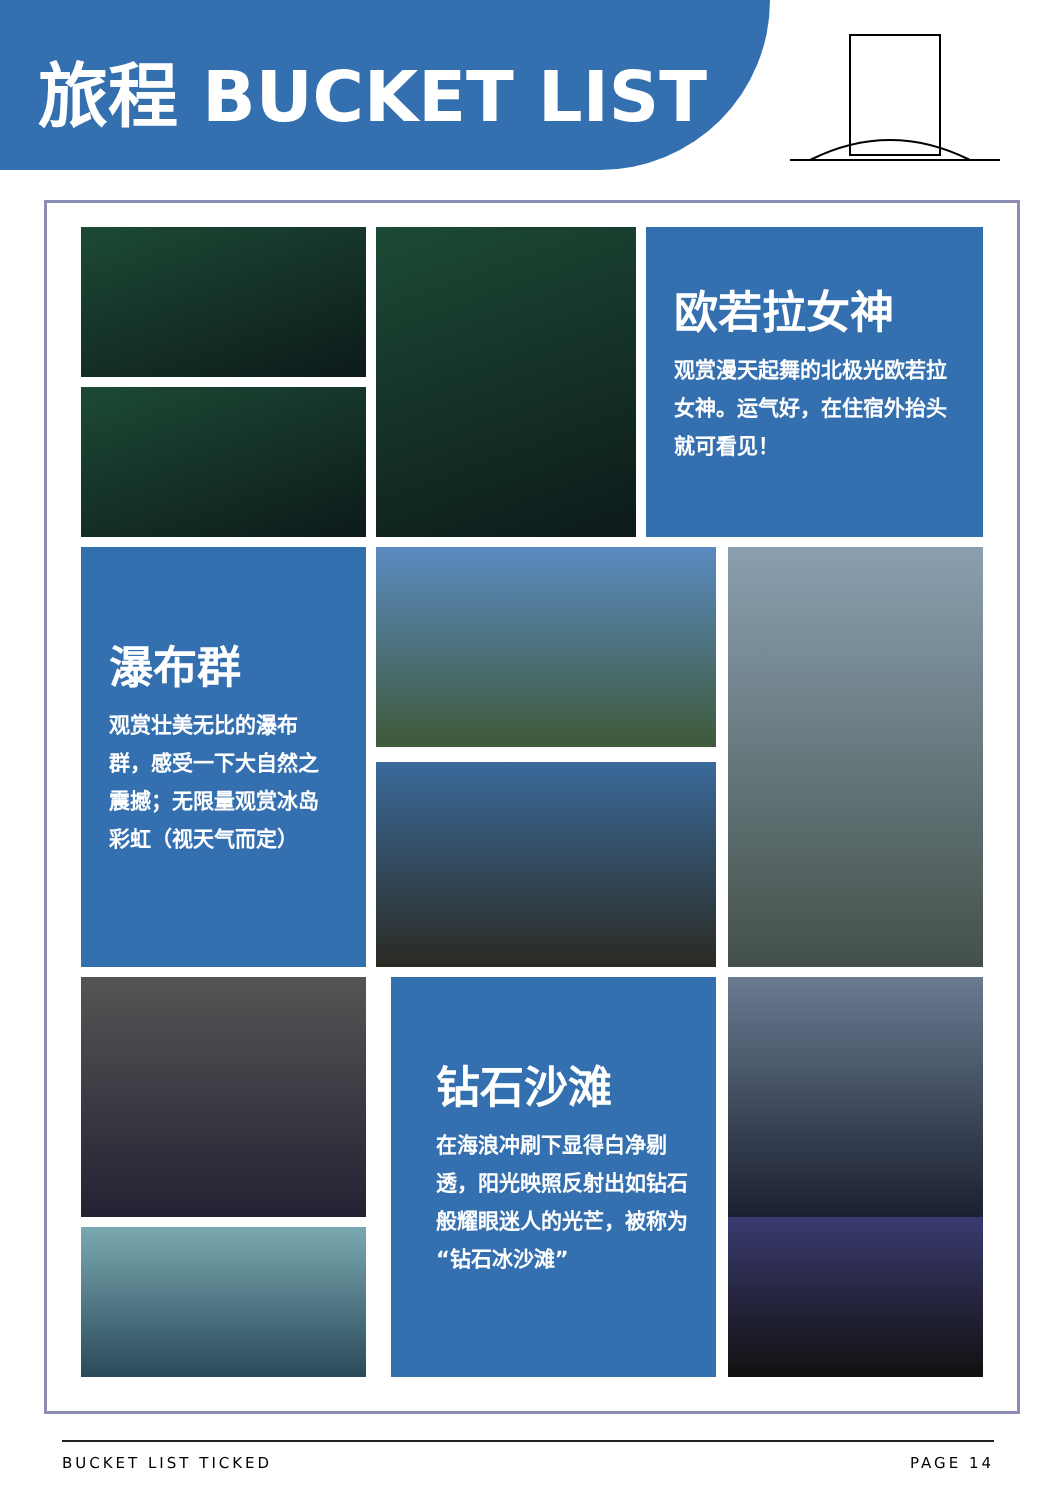旅程 BUCKET LIST
欧若拉女神
观赏漫天起舞的北极光欧若拉女神。运气好，在住宿外抬头就可看见！
瀑布群
观赏壮美无比的瀑布群，感受一下大自然之震撼；无限量观赏冰岛彩虹（视天气而定）
钻石沙滩
在海浪冲刷下显得白净剔透，阳光映照反射出如钻石般耀眼迷人的光芒，被称为“钻石冰沙滩”
BUCKET LIST TICKED PAGE 14